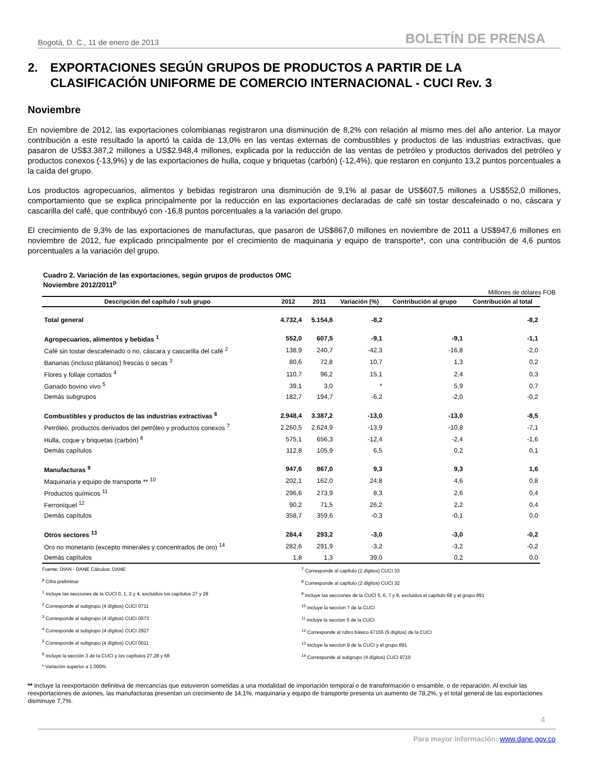Bogotá, D. C., 11 de enero de 2013
BOLETÍN DE PRENSA
2. EXPORTACIONES SEGÚN GRUPOS DE PRODUCTOS A PARTIR DE LA CLASIFICACIÓN UNIFORME DE COMERCIO INTERNACIONAL - CUCI Rev. 3
Noviembre
En noviembre de 2012, las exportaciones colombianas registraron una disminución de 8,2% con relación al mismo mes del año anterior. La mayor contribución a este resultado la aportó la caída de 13,0% en las ventas externas de combustibles y productos de las industrias extractivas, que pasaron de US$3.387,2 millones a US$2.948,4 millones, explicada por la reducción de las ventas de petróleo y productos derivados del petróleo y productos conexos (-13,9%) y de las exportaciones de hulla, coque y briquetas (carbón) (-12,4%), que restaron en conjunto 13,2 puntos porcentuales a la caída del grupo.
Los productos agropecuarios, alimentos y bebidas registraron una disminución de 9,1% al pasar de US$607,5 millones a US$552,0 millones, comportamiento que se explica principalmente por la reducción en las exportaciones declaradas de café sin tostar descafeinado o no, cáscara y cascarilla del café, que contribuyó con -16,8 puntos porcentuales a la variación del grupo.
El crecimiento de 9,3% de las exportaciones de manufacturas, que pasaron de US$867,0 millones en noviembre de 2011 a US$947,6 millones en noviembre de 2012, fue explicado principalmente por el crecimiento de maquinaria y equipo de transporte*, con una contribución de 4,6 puntos porcentuales a la variación del grupo.
Cuadro 2. Variación de las exportaciones, según grupos de productos OMC
Noviembre 2012/2011<sup>p</sup>
Millones de dólares FOB
| Descripción del capítulo / sub grupo | 2012 | 2011 | Variación (%) | Contribución al grupo | Contribución al total |
| --- | --- | --- | --- | --- | --- |
| Total general | 4.732,4 | 5.154,8 | -8,2 | | -8,2 |
| Agropecuarios, alimentos y bebidas <sup>1</sup> | 552,0 | 607,5 | -9,1 | -9,1 | -1,1 |
| Café sin tostar descafeinado o no, cáscara y cascarilla del café <sup>2</sup> | 138,9 | 240,7 | -42,3 | -16,8 | -2,0 |
| Bananas (incluso plátanos) frescas o secas <sup>3</sup> | 80,6 | 72,8 | 10,7 | 1,3 | 0,2 |
| Flores y follaje cortados <sup>4</sup> | 110,7 | 96,2 | 15,1 | 2,4 | 0,3 |
| Ganado bovino vivo <sup>5</sup> | 39,1 | 3,0 | * | 5,9 | 0,7 |
| Demás subgrupos | 182,7 | 194,7 | -6,2 | -2,0 | -0,2 |
| Combustibles y productos de las industrias extractivas <sup>6</sup> | 2.948,4 | 3.387,2 | -13,0 | -13,0 | -8,5 |
| Petróleo, productos derivados del petróleo y productos conexos <sup>7</sup> | 2.260,5 | 2.624,9 | -13,9 | -10,8 | -7,1 |
| Hulla, coque y briquetas (carbón) <sup>8</sup> | 575,1 | 656,3 | -12,4 | -2,4 | -1,6 |
| Demás capítulos | 112,8 | 105,9 | 6,5 | 0,2 | 0,1 |
| Manufacturas <sup>9</sup> | 947,6 | 867,0 | 9,3 | 9,3 | 1,6 |
| Maquinaria y equipo de transporte ** <sup>10</sup> | 202,1 | 162,0 | 24,8 | 4,6 | 0,8 |
| Productos químicos <sup>11</sup> | 296,6 | 273,9 | 8,3 | 2,6 | 0,4 |
| Ferroníquel <sup>12</sup> | 90,2 | 71,5 | 26,2 | 2,2 | 0,4 |
| Demás capítulos | 358,7 | 359,6 | -0,3 | -0,1 | 0,0 |
| Otros sectores <sup>13</sup> | 284,4 | 293,2 | -3,0 | -3,0 | -0,2 |
| Oro no monetario (excepto minerales y concentrados de oro) <sup>14</sup> | 282,6 | 291,9 | -3,2 | -3,2 | -0,2 |
| Demás capítulos | 1,8 | 1,3 | 39,0 | 0,2 | 0,0 |
Fuente: DIAN - DANE Cálculos: DANE
<sup>p</sup> Cifra preliminar
<sup>1</sup> Incluye las secciones de la CUCI 0, 1, 2 y 4, excluidos los capítulos 27 y 28
<sup>2</sup> Corresponde al subgrupo (4 dígitos) CUCI 0711
<sup>3</sup> Corresponde al subgrupo (4 dígitos) CUCI 0573
<sup>4</sup> Corresponde al subgrupo (4 dígitos) CUCI 2927
<sup>5</sup> Corresponde al subgrupo (4 dígitos) CUCI 0011
<sup>6</sup> Incluye la sección 3 de la CUCI y los capítulos 27,28 y 68
* Variación superior a 1.000%
<sup>7</sup> Corresponde al capítulo (2 dígitos) CUCI 33
<sup>8</sup> Corresponde al capítulo (2 dígitos) CUCI 32
<sup>9</sup> Incluye las secciones de la CUCI 5, 6, 7 y 8, excluidos el capítulo 68 y el grupo 891
<sup>10</sup> Incluye la seccion 7 de la CUCI
<sup>11</sup> Incluye la seccion 5 de la CUCI
<sup>12</sup> Corresponde al rubro básico 67155 (5 dígitos) de la CUCI
<sup>13</sup> Incluye la seccion 9 de la CUCI y el grupo 891
<sup>14</sup> Corresponde al subgrupo (4 dígitos) CUCI 9710
** Incluye la reexportación definitiva de mercancías que estuvieron sometidas a una modalidad de importación temporal o de transformación o ensamble, o de reparación. Al excluir las reexportaciones de aviones, las manufacturas presentan un crecimiento de 14,1%, maquinaria y equipo de transporte presenta un aumento de 78,2%, y el total general de las exportaciones disminuye 7,7%.
4
Para mayor información: www.dane.gov.co